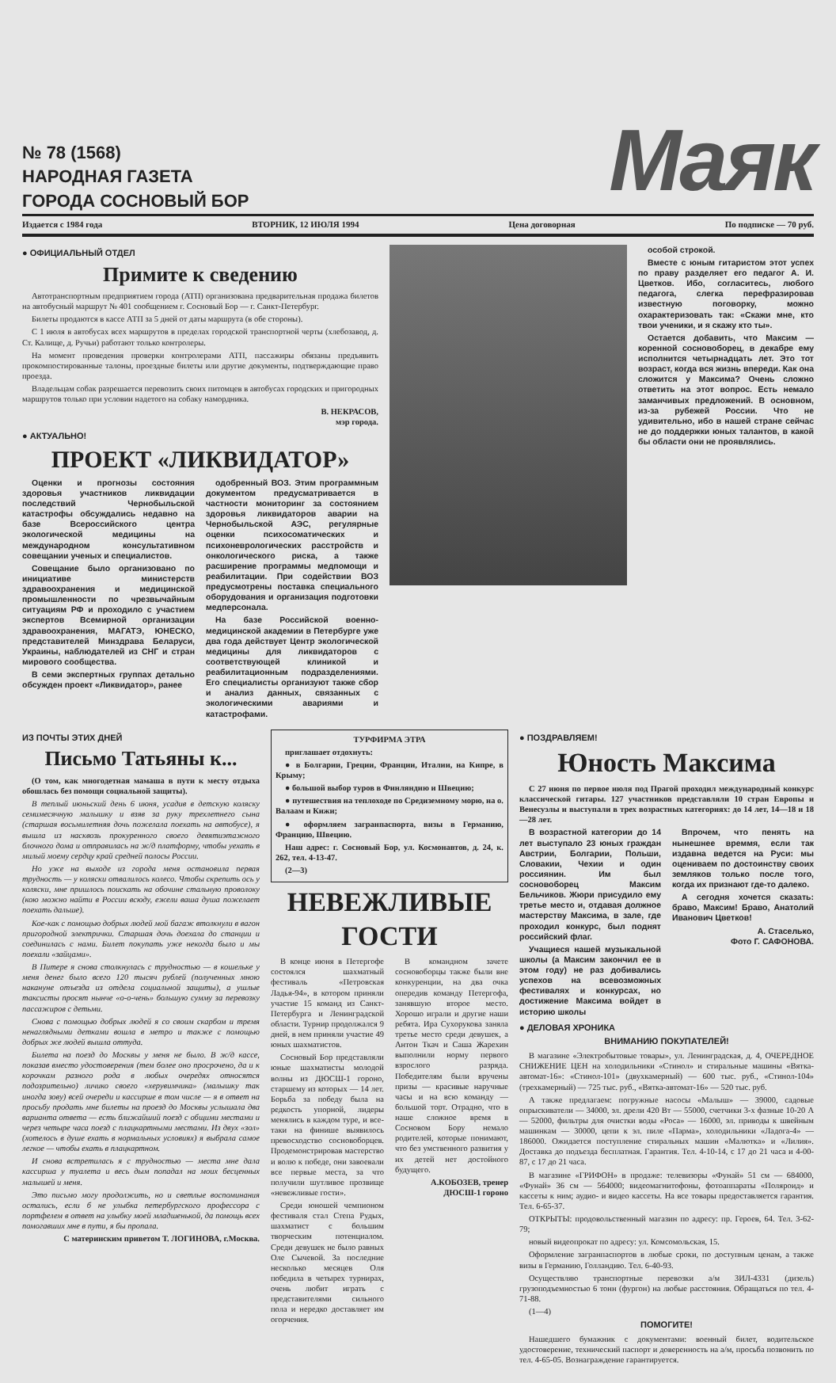№ 78 (1568)
НАРОДНАЯ ГАЗЕТА
ГОРОДА СОСНОВЫЙ БОР
Маяк
Издается с 1984 года ВТОРНИК, 12 ИЮЛЯ 1994 Цена договорная По подписке — 70 руб.
● ОФИЦИАЛЬНЫЙ ОТДЕЛ
Примите к сведению
Автотранспортным предприятием города (АТП) организована предварительная продажа билетов на автобусный маршрут № 401 сообщением г. Сосновый Бор — г. Санкт-Петербург.
Билеты продаются в кассе АТП за 5 дней от даты маршрута (в обе стороны).
С 1 июля в автобусах всех маршрутов в пределах городской транспортной черты (хлебозавод, д. Ст. Калище, д. Ручьи) работают только контролеры.
На момент проведения проверки контролерами АТП, пассажиры обязаны предъявить прокомпостированные талоны, проездные билеты или другие документы, подтверждающие право проезда.
Владельцам собак разрешается перевозить своих питомцев в автобусах городских и пригородных маршрутов только при условии надетого на собаку намордника.
В. НЕКРАСОВ,
мэр города.
● АКТУАЛЬНО!
ПРОЕКТ «ЛИКВИДАТОР»
Оценки и прогнозы состояния здоровья участников ликвидации последствий Чернобыльской катастрофы обсуждались недавно на базе Всероссийского центра экологической медицины на международном консультативном совещании ученых и специалистов.
Совещание было организовано по инициативе министерств здравоохранения и медицинской промышленности по чрезвычайным ситуациям РФ и проходило с участием экспертов Всемирной организации здравоохранения, МАГАТЭ, ЮНЕСКО, представителей Минздрава Беларуси, Украины, наблюдателей из СНГ и стран мирового сообщества.
В семи экспертных группах детально обсужден проект «Ликвидатор», ранее
одобренный ВОЗ. Этим программным документом предусматривается в частности мониторинг за состоянием здоровья ликвидаторов аварии на Чернобыльской АЭС, регулярные оценки психосоматических и психоневрологических расстройств и онкологического риска, а также расширение программы медпомощи и реабилитации. При содействии ВОЗ предусмотрены поставка специального оборудования и организация подготовки медперсонала.
На базе Российской военно-медицинской академии в Петербурге уже два года действует Центр экологической медицины для ликвидаторов с соответствующей клиникой и реабилитационным подразделениями. Его специалисты организуют также сбор и анализ данных, связанных с экологическими авариями и катастрофами.
особой строкой.
Вместе с юным гитаристом этот успех по праву разделяет его педагог А. И. Цветков. Ибо, согласитесь, любого педагога, слегка перефразировав известную поговорку, можно охарактеризовать так: «Скажи мне, кто твои ученики, и я скажу кто ты».
Остается добавить, что Максим — коренной сосновоборец, в декабре ему исполнится четырнадцать лет. Это тот возраст, когда вся жизнь впереди. Как она сложится у Максима? Очень сложно ответить на этот вопрос. Есть немало заманчивых предложений. В основном, из-за рубежей России. Что не удивительно, ибо в нашей стране сейчас не до поддержки юных талантов, в какой бы области они не проявлялись.
ИЗ ПОЧТЫ ЭТИХ ДНЕЙ
Письмо Татьяны к...
(О том, как многодетная мамаша в пути к месту отдыха обошлась без помощи социальной защиты).
В теплый июньский день 6 июня, усадив в детскую коляску семимесячную малышку и взяв за руку трехлетнего сына (старшая восьмилетняя дочь пожелала поехать на автобусе), я вышла из насквозь прокуренного своего девятиэтажного блочного дома и отправилась на ж/д платформу, чтобы уехать в милый моему сердцу край средней полосы России.
Но уже на выходе из города меня остановила первая трудность — у коляски отвалилось колесо. Чтобы скрепить ось у коляски, мне пришлось поискать на обочине стальную проволоку (кою можно найти в России всюду, ежели ваша душа пожелает поехать дальше).
Кое-как с помощью добрых людей мой багаж втолкнули в вагон пригородной электрички. Старшая дочь доехала до станции и соединилась с нами. Билет покупать уже некогда было и мы поехали «зайцами».
В Питере я снова столкнулась с трудностью — в кошельке у меня денег было всего 120 тысяч рублей (полученных мною накануне отъезда из отдела социальной защиты), а ушлые таксисты просят нынче «о-о-чень» большую сумму за перевозку пассажиров с детьми.
Снова с помощью добрых людей я со своим скарбом и тремя ненаглядными детками вошла в метро и также с помощью добрых же людей вышла оттуда.
Билета на поезд до Москвы у меня не было. В ж/д кассе, показав вместо удостоверения (тем более оно просрочено, да и к корочкам разного рода в любых очередях относятся подозрительно) личико своего «херувимчика» (малышку так иногда зову) всей очереди и кассирше в том числе — я в ответ на просьбу продать мне билеты на проезд до Москвы услышала два варианта ответа — есть ближайший поезд с общими местами и через четыре часа поезд с плацкартными местами. Из двух «зол» (хотелось в душе ехать в нормальных условиях) я выбрала самое легкое — чтобы ехать в плацкартном.
И снова встретилась я с трудностью — места мне дала кассирша у туалета и весь дым попадал на моих бесценных малышей и меня.
Это письмо могу продолжить, но и светлые воспоминания остались, если б не улыбка петербургского профессора с портфелем в ответ на улыбку моей младшенькой, да помощь всех помогавших мне в пути, я бы пропала.
С материнским приветом Т. ЛОГИНОВА, г.Москва.
ТУРФИРМА ЭТРА
приглашает отдохнуть:
● в Болгарии, Греции, Франции, Италии, на Кипре, в Крыму;
● большой выбор туров в Финляндию и Швецию;
● путешествия на теплоходе по Средиземному морю, на о. Валаам и Кижи;
● оформляем загранпаспорта, визы в Германию, Францию, Швецию.
Наш адрес: г. Сосновый Бор, ул. Космонавтов, д. 24, к. 262, тел. 4-13-47.
(2—3)
НЕВЕЖЛИВЫЕ ГОСТИ
В конце июня в Петергофе состоялся шахматный фестиваль «Петровская Ладья-94», в котором приняли участие 15 команд из Санкт-Петербурга и Ленинградской области. Турнир продолжался 9 дней, в нем приняли участие 49 юных шахматистов.
Сосновый Бор представляли юные шахматисты молодой волны из ДЮСШ-1 гороно, старшему из которых — 14 лет. Борьба за победу была на редкость упорной, лидеры менялись в каждом туре, и все-таки на финише выявилось превосходство сосновоборцев. Продемонстрировав мастерство и волю к победе, они завоевали все первые места, за что получили шутливое прозвище «невежливые гости».
Среди юношей чемпионом фестиваля стал Степа Рудых, шахматист с большим творческим потенциалом. Среди девушек не было равных Оле Сычевой. За последние несколько месяцев Оля победила в четырех турнирах, очень любит играть с представителями сильного пола и нередко доставляет им огорчения.
В командном зачете сосновоборцы также были вне конкуренции, на два очка опередив команду Петергофа, занявшую второе место. Хорошо играли и другие наши ребята. Ира Сухорукова заняла третье место среди девушек, а Антон Ткач и Саша Жарехин выполнили норму первого взрослого разряда. Победителям были вручены призы — красивые наручные часы и на всю команду — большой торт. Отрадно, что в наше сложное время в Сосновом Бору немало родителей, которые понимают, что без умственного развития у их детей нет достойного будущего.
А.КОБОЗЕВ, тренер ДЮСШ-1 гороно
● ПОЗДРАВЛЯЕМ!
Юность Максима
С 27 июня по первое июля под Прагой проходил международный конкурс классической гитары. 127 участников представляли 10 стран Европы и Венесуэлы и выступали в трех возрастных категориях: до 14 лет, 14—18 и 18—28 лет.
В возрастной категории до 14 лет выступало 23 юных граждан Австрии, Болгарии, Польши, Словакии, Чехии и один россиянин. Им был сосновоборец Максим Бельчиков. Жюри присудило ему третье место и, отдавая должное мастерству Максима, в зале, где проходил конкурс, был поднят российский флаг.
Учащиеся нашей музыкальной школы (а Максим закончил ее в этом году) не раз добивались успехов на всевозможных фестивалях и конкурсах, но достижение Максима войдет в историю школы
Впрочем, что пенять на нынешнее времмя, если так издавна ведется на Руси: мы оцениваем по достоинству своих земляков только после того, когда их признают где-то далеко.
А сегодня хочется сказать: браво, Максим! Браво, Анатолий Иванович Цветков!
А. Стаселько,
Фото Г. САФОНОВА.
● ДЕЛОВАЯ ХРОНИКА
ВНИМАНИЮ ПОКУПАТЕЛЕЙ!
В магазине «Электробытовые товары», ул. Ленинградская, д. 4, ОЧЕРЕДНОЕ СНИЖЕНИЕ ЦЕН на холодильники «Стинол» и стиральные машины «Вятка-автомат-16»: «Стинол-101» (двухкамерный) — 600 тыс. руб., «Стинол-104» (трехкамерный) — 725 тыс. руб., «Вятка-автомат-16» — 520 тыс. руб.
А также предлагаем: погружные насосы «Малыш» — 39000, садовые опрыскиватели — 34000, эл. дрели 420 Вт — 55000, счетчики 3-х фазные 10-20 А — 52000, фильтры для очистки воды «Роса» — 16000, эл. приводы к швейным машинкам — 30000, цепи к эл. пиле «Парма», холодильники «Ладога-4» — 186000. Ожидается поступление стиральных машин «Малютка» и «Лилия». Доставка до подъезда бесплатная. Гарантия. Тел. 4-10-14, с 17 до 21 часа и 4-00-87, с 17 до 21 часа.
В магазине «ГРИФОН» в продаже: телевизоры «Фунай» 51 см — 684000, «Фунай» 36 см — 564000; видеомагнитофоны, фотоаппараты «Поляроид» и кассеты к ним; аудио- и видео кассеты. На все товары предоставляется гарантия. Тел. 6-65-37.
ОТКРЫТЫ: продовольственный магазин по адресу: пр. Героев, 64. Тел. 3-62-79;
новый видеопрокат по адресу: ул. Комсомольская, 15.
Оформление загранпаспортов в любые сроки, по доступным ценам, а также визы в Германию, Голландию. Тел. 6-40-93.
Осуществляю транспортные перевозки а/м ЗИЛ-4331 (дизель) грузоподъемностью 6 тонн (фургон) на любые расстояния. Обращаться по тел. 4-71-88.
(1—4)
ПОМОГИТЕ!
Нашедшего бумажник с документами: военный билет, водительское удостоверение, технический паспорт и доверенность на а/м, просьба позвонить по тел. 4-65-05. Вознаграждение гарантируется.